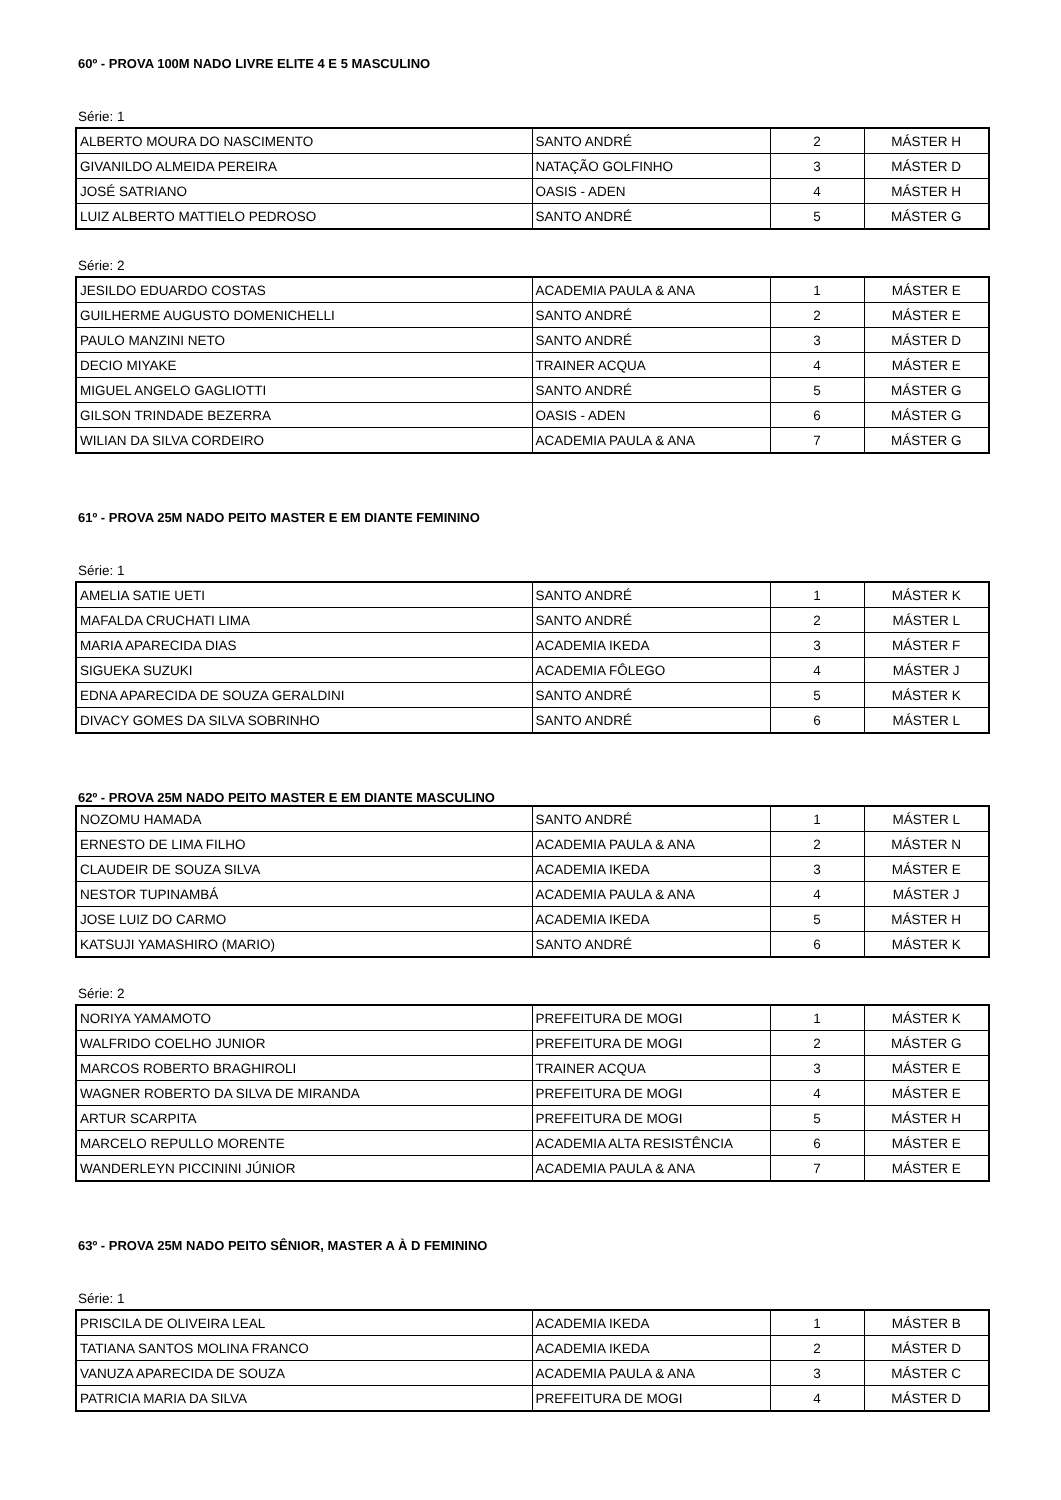60º - PROVA 100M NADO LIVRE ELITE 4 E 5 MASCULINO
Série: 1
| ALBERTO MOURA DO NASCIMENTO | SANTO ANDRÉ | 2 | MÁSTER H |
| GIVANILDO ALMEIDA PEREIRA | NATAÇÃO GOLFINHO | 3 | MÁSTER D |
| JOSÉ SATRIANO | OASIS - ADEN | 4 | MÁSTER H |
| LUIZ ALBERTO MATTIELO PEDROSO | SANTO ANDRÉ | 5 | MÁSTER G |
Série: 2
| JESILDO EDUARDO COSTAS | ACADEMIA PAULA & ANA | 1 | MÁSTER E |
| GUILHERME AUGUSTO DOMENICHELLI | SANTO ANDRÉ | 2 | MÁSTER E |
| PAULO MANZINI NETO | SANTO ANDRÉ | 3 | MÁSTER D |
| DECIO MIYAKE | TRAINER ACQUA | 4 | MÁSTER E |
| MIGUEL ANGELO GAGLIOTTI | SANTO ANDRÉ | 5 | MÁSTER G |
| GILSON TRINDADE BEZERRA | OASIS - ADEN | 6 | MÁSTER G |
| WILIAN DA SILVA CORDEIRO | ACADEMIA PAULA & ANA | 7 | MÁSTER G |
61º - PROVA 25M NADO PEITO MASTER E EM DIANTE FEMININO
Série: 1
| AMELIA SATIE UETI | SANTO ANDRÉ | 1 | MÁSTER K |
| MAFALDA CRUCHATI LIMA | SANTO ANDRÉ | 2 | MÁSTER L |
| MARIA APARECIDA DIAS | ACADEMIA IKEDA | 3 | MÁSTER F |
| SIGUEKA SUZUKI | ACADEMIA FÔLEGO | 4 | MÁSTER J |
| EDNA APARECIDA DE SOUZA GERALDINI | SANTO ANDRÉ | 5 | MÁSTER K |
| DIVACY GOMES DA SILVA SOBRINHO | SANTO ANDRÉ | 6 | MÁSTER L |
62º - PROVA 25M NADO PEITO MASTER E EM DIANTE MASCULINO
| NOZOMU HAMADA | SANTO ANDRÉ | 1 | MÁSTER L |
| ERNESTO DE LIMA FILHO | ACADEMIA PAULA & ANA | 2 | MÁSTER N |
| CLAUDEIR DE SOUZA SILVA | ACADEMIA IKEDA | 3 | MÁSTER E |
| NESTOR TUPINAMBÁ | ACADEMIA PAULA & ANA | 4 | MÁSTER J |
| JOSE LUIZ DO CARMO | ACADEMIA IKEDA | 5 | MÁSTER H |
| KATSUJI YAMASHIRO (MARIO) | SANTO ANDRÉ | 6 | MÁSTER K |
Série: 2
| NORIYA YAMAMOTO | PREFEITURA DE MOGI | 1 | MÁSTER K |
| WALFRIDO COELHO JUNIOR | PREFEITURA DE MOGI | 2 | MÁSTER G |
| MARCOS ROBERTO BRAGHIROLI | TRAINER ACQUA | 3 | MÁSTER E |
| WAGNER ROBERTO DA SILVA DE MIRANDA | PREFEITURA DE MOGI | 4 | MÁSTER E |
| ARTUR SCARPITA | PREFEITURA DE MOGI | 5 | MÁSTER H |
| MARCELO REPULLO MORENTE | ACADEMIA ALTA RESISTÊNCIA | 6 | MÁSTER E |
| WANDERLEYN PICCININI JÚNIOR | ACADEMIA PAULA & ANA | 7 | MÁSTER E |
63º - PROVA 25M NADO PEITO SÊNIOR, MASTER A À D FEMININO
Série: 1
| PRISCILA DE OLIVEIRA LEAL | ACADEMIA IKEDA | 1 | MÁSTER B |
| TATIANA SANTOS MOLINA FRANCO | ACADEMIA IKEDA | 2 | MÁSTER D |
| VANUZA APARECIDA DE SOUZA | ACADEMIA PAULA & ANA | 3 | MÁSTER C |
| PATRICIA MARIA DA SILVA | PREFEITURA DE MOGI | 4 | MÁSTER D |